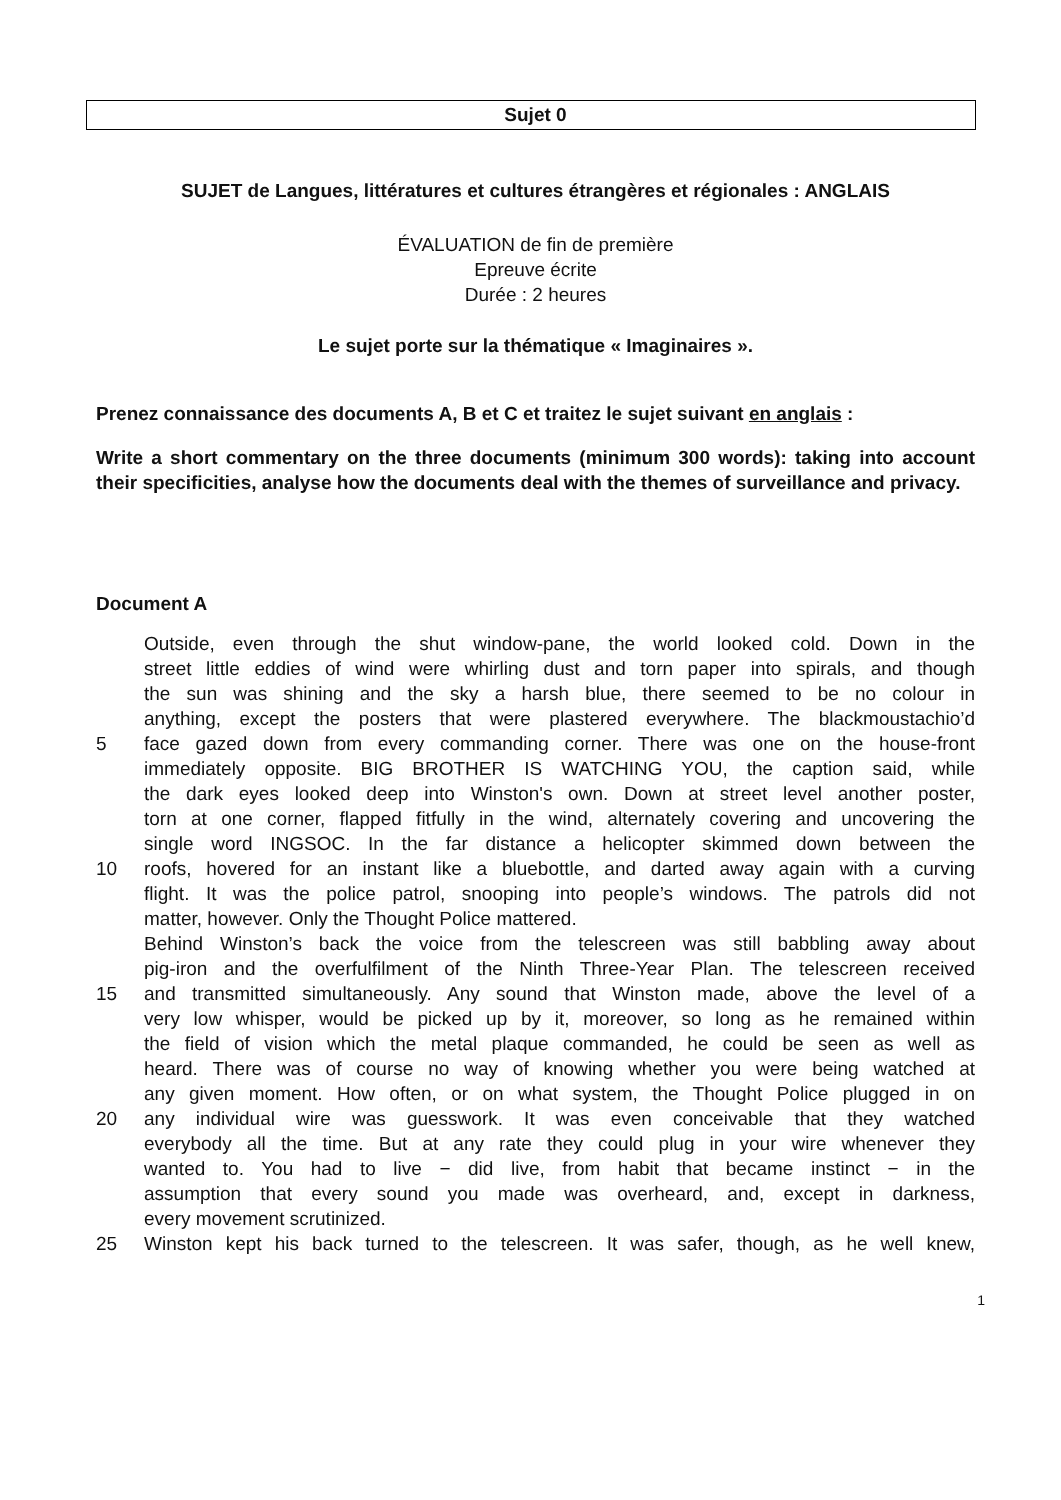Sujet 0
SUJET de Langues, littératures et cultures étrangères et régionales : ANGLAIS
ÉVALUATION de fin de première
Epreuve écrite
Durée : 2 heures
Le sujet porte sur la thématique « Imaginaires ».
Prenez connaissance des documents A, B et C et traitez le sujet suivant en anglais :
Write a short commentary on the three documents (minimum 300 words): taking into account their specificities, analyse how the documents deal with the themes of surveillance and privacy.
Document A
Outside, even through the shut window-pane, the world looked cold. Down in the
street little eddies of wind were whirling dust and torn paper into spirals, and though
the sun was shining and the sky a harsh blue, there seemed to be no colour in
anything, except the posters that were plastered everywhere. The blackmoustachio’d
5 face gazed down from every commanding corner. There was one on the house-front
immediately opposite. BIG BROTHER IS WATCHING YOU, the caption said, while
the dark eyes looked deep into Winston's own. Down at street level another poster,
torn at one corner, flapped fitfully in the wind, alternately covering and uncovering the
single word INGSOC. In the far distance a helicopter skimmed down between the
10 roofs, hovered for an instant like a bluebottle, and darted away again with a curving
flight. It was the police patrol, snooping into people’s windows. The patrols did not
matter, however. Only the Thought Police mattered.
Behind Winston’s back the voice from the telescreen was still babbling away about
pig-iron and the overfulfilment of the Ninth Three-Year Plan. The telescreen received
15 and transmitted simultaneously. Any sound that Winston made, above the level of a
very low whisper, would be picked up by it, moreover, so long as he remained within
the field of vision which the metal plaque commanded, he could be seen as well as
heard. There was of course no way of knowing whether you were being watched at
any given moment. How often, or on what system, the Thought Police plugged in on
20 any individual wire was guesswork. It was even conceivable that they watched
everybody all the time. But at any rate they could plug in your wire whenever they
wanted to. You had to live − did live, from habit that became instinct − in the
assumption that every sound you made was overheard, and, except in darkness,
every movement scrutinized.
25 Winston kept his back turned to the telescreen. It was safer, though, as he well knew,
1